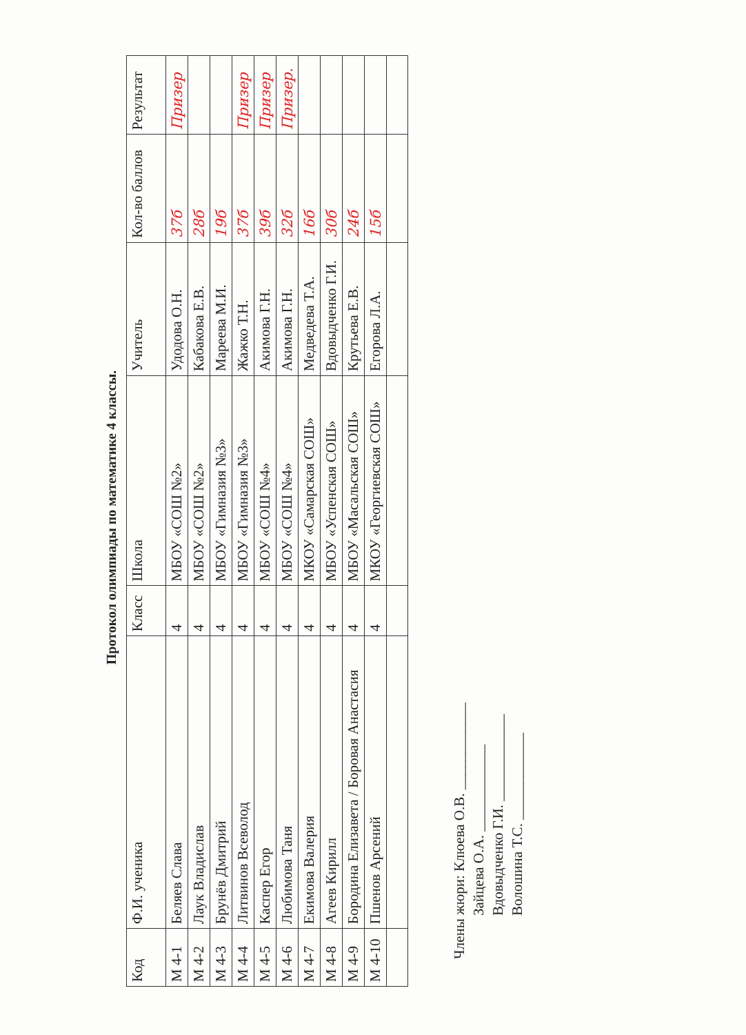Протокол олимпиады по математике 4 классы.
| Код | Ф.И. ученика | Класс | Школа | Учитель | Кол-во баллов | Результат |
| --- | --- | --- | --- | --- | --- | --- |
| М 4-1 | Беляев Слава | 4 | МБОУ «СОШ №2» | Удодова О.Н. | 37б | Призер |
| М 4-2 | Лаук Владислав | 4 | МБОУ «СОШ №2» | Кабакова Е.В. | 28б | |
| М 4-3 | Брунёв Дмитрий | 4 | МБОУ «Гимназия №3» | Мареева М.И. | 19б | |
| М 4-4 | Литвинов Всеволод | 4 | МБОУ «Гимназия №3» | Жажко Т.Н. | 37б | Призер |
| М 4-5 | Каспер Егор | 4 | МБОУ «СОШ №4» | Акимова Г.Н. | 39б | Призер |
| М 4-6 | Любимова Таня | 4 | МБОУ «СОШ №4» | Акимова Г.Н. | 32б | Призер. |
| М 4-7 | Екимова Валерия | 4 | МКОУ «Самарская СОШ» | Медведева Т.А. | 16б | |
| М 4-8 | Агеев Кирилл | 4 | МБОУ «Успенская СОШ» | Вдовыдченко Г.И. | 30б | |
| М 4-9 | Бородина Елизавета / Боровая Анастасия | 4 | МБОУ «Масальская СОШ» | Крутьева Е.В. | 24б | |
| М 4-10 | Пшенов Арсений | 4 | МКОУ «Георгиевская СОШ» | Егорова Л.А. | 15б | |
Члены жюри: Клюева О.В. ____________
Зайцева О.А. ____________
Вдовыдченко Г.И. ____________
Волошина Т.С. ____________